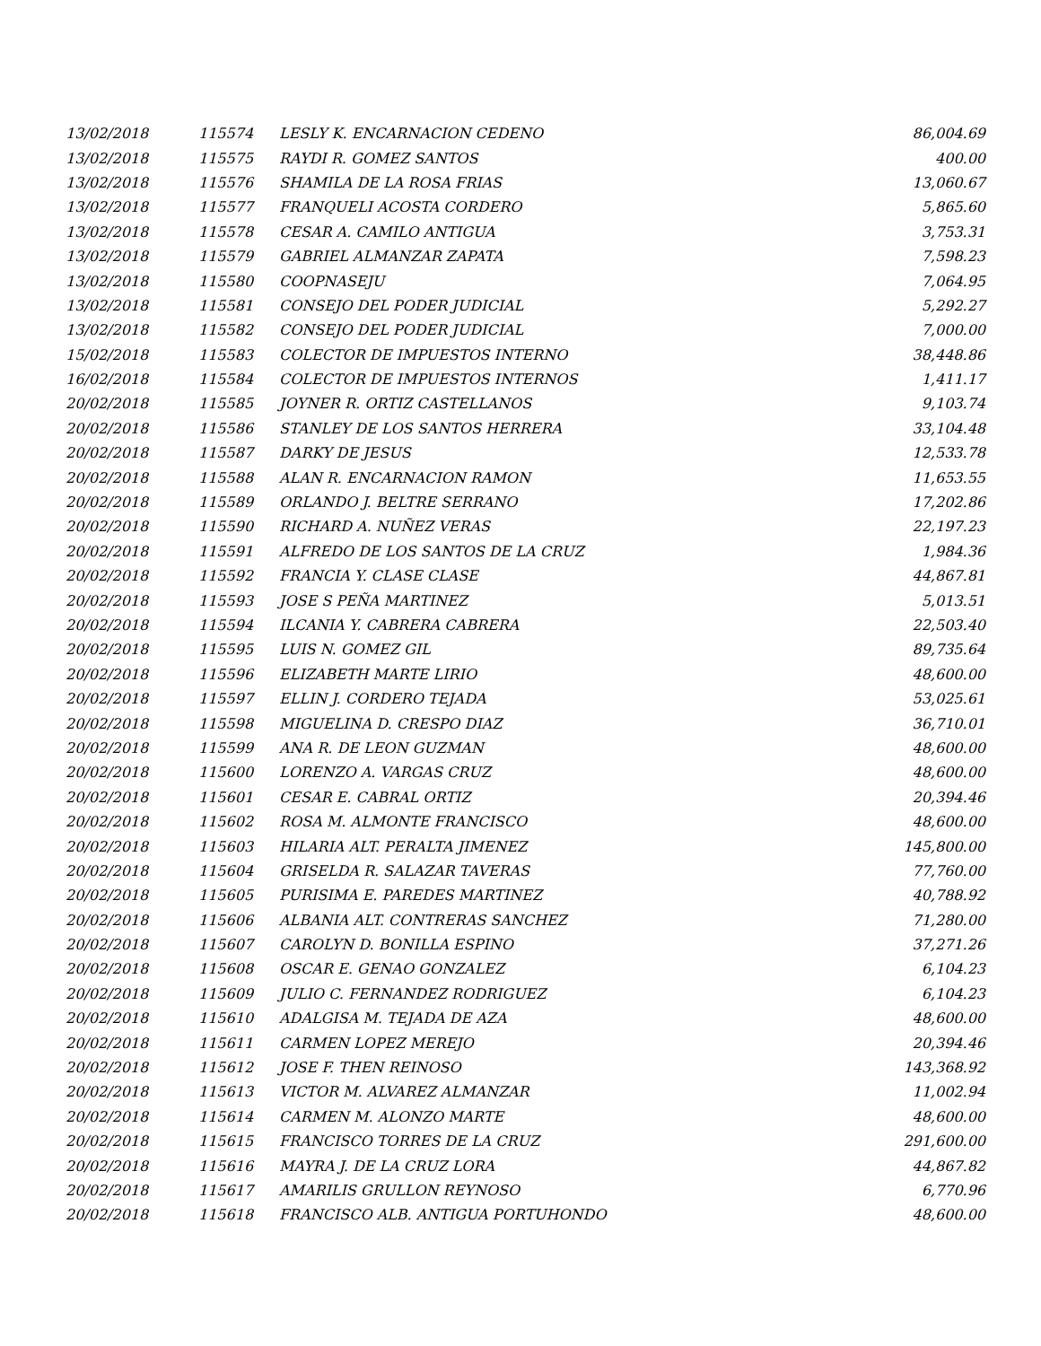| 13/02/2018 | 115574 | LESLY K. ENCARNACION CEDENO | 86,004.69 |
| 13/02/2018 | 115575 | RAYDI R. GOMEZ SANTOS | 400.00 |
| 13/02/2018 | 115576 | SHAMILA DE LA ROSA FRIAS | 13,060.67 |
| 13/02/2018 | 115577 | FRANQUELI ACOSTA CORDERO | 5,865.60 |
| 13/02/2018 | 115578 | CESAR A. CAMILO ANTIGUA | 3,753.31 |
| 13/02/2018 | 115579 | GABRIEL ALMANZAR ZAPATA | 7,598.23 |
| 13/02/2018 | 115580 | COOPNASEJU | 7,064.95 |
| 13/02/2018 | 115581 | CONSEJO DEL PODER JUDICIAL | 5,292.27 |
| 13/02/2018 | 115582 | CONSEJO DEL PODER JUDICIAL | 7,000.00 |
| 15/02/2018 | 115583 | COLECTOR DE IMPUESTOS INTERNO | 38,448.86 |
| 16/02/2018 | 115584 | COLECTOR DE IMPUESTOS INTERNOS | 1,411.17 |
| 20/02/2018 | 115585 | JOYNER R. ORTIZ CASTELLANOS | 9,103.74 |
| 20/02/2018 | 115586 | STANLEY DE LOS SANTOS HERRERA | 33,104.48 |
| 20/02/2018 | 115587 | DARKY DE JESUS | 12,533.78 |
| 20/02/2018 | 115588 | ALAN R. ENCARNACION RAMON | 11,653.55 |
| 20/02/2018 | 115589 | ORLANDO J. BELTRE SERRANO | 17,202.86 |
| 20/02/2018 | 115590 | RICHARD A. NUÑEZ VERAS | 22,197.23 |
| 20/02/2018 | 115591 | ALFREDO DE LOS SANTOS DE LA CRUZ | 1,984.36 |
| 20/02/2018 | 115592 | FRANCIA Y. CLASE CLASE | 44,867.81 |
| 20/02/2018 | 115593 | JOSE S PEÑA MARTINEZ | 5,013.51 |
| 20/02/2018 | 115594 | ILCANIA Y. CABRERA CABRERA | 22,503.40 |
| 20/02/2018 | 115595 | LUIS N. GOMEZ GIL | 89,735.64 |
| 20/02/2018 | 115596 | ELIZABETH MARTE LIRIO | 48,600.00 |
| 20/02/2018 | 115597 | ELLIN J. CORDERO TEJADA | 53,025.61 |
| 20/02/2018 | 115598 | MIGUELINA D. CRESPO DIAZ | 36,710.01 |
| 20/02/2018 | 115599 | ANA R. DE LEON GUZMAN | 48,600.00 |
| 20/02/2018 | 115600 | LORENZO A. VARGAS CRUZ | 48,600.00 |
| 20/02/2018 | 115601 | CESAR E. CABRAL ORTIZ | 20,394.46 |
| 20/02/2018 | 115602 | ROSA M. ALMONTE FRANCISCO | 48,600.00 |
| 20/02/2018 | 115603 | HILARIA ALT. PERALTA JIMENEZ | 145,800.00 |
| 20/02/2018 | 115604 | GRISELDA R. SALAZAR TAVERAS | 77,760.00 |
| 20/02/2018 | 115605 | PURISIMA E. PAREDES MARTINEZ | 40,788.92 |
| 20/02/2018 | 115606 | ALBANIA ALT. CONTRERAS SANCHEZ | 71,280.00 |
| 20/02/2018 | 115607 | CAROLYN D. BONILLA ESPINO | 37,271.26 |
| 20/02/2018 | 115608 | OSCAR E. GENAO GONZALEZ | 6,104.23 |
| 20/02/2018 | 115609 | JULIO C. FERNANDEZ RODRIGUEZ | 6,104.23 |
| 20/02/2018 | 115610 | ADALGISA M. TEJADA DE AZA | 48,600.00 |
| 20/02/2018 | 115611 | CARMEN LOPEZ MEREJO | 20,394.46 |
| 20/02/2018 | 115612 | JOSE F. THEN REINOSO | 143,368.92 |
| 20/02/2018 | 115613 | VICTOR M. ALVAREZ ALMANZAR | 11,002.94 |
| 20/02/2018 | 115614 | CARMEN M. ALONZO MARTE | 48,600.00 |
| 20/02/2018 | 115615 | FRANCISCO TORRES DE LA CRUZ | 291,600.00 |
| 20/02/2018 | 115616 | MAYRA J. DE LA CRUZ LORA | 44,867.82 |
| 20/02/2018 | 115617 | AMARILIS GRULLON REYNOSO | 6,770.96 |
| 20/02/2018 | 115618 | FRANCISCO ALB. ANTIGUA PORTUHONDO | 48,600.00 |